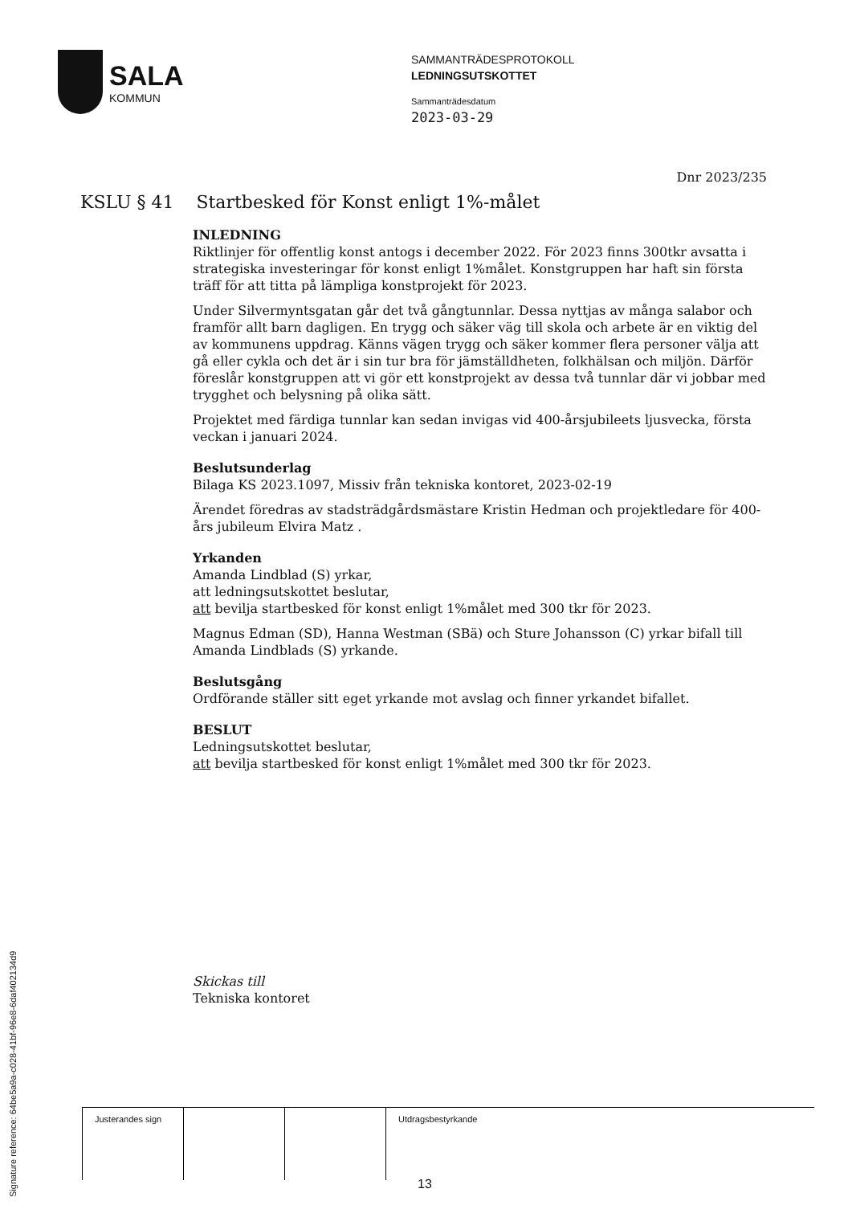SALA
KOMMUN
SAMMANTRÄDESPROTOKOLL
LEDNINGSUTSKOTTET
Sammanträdesdatum
2023-03-29
Dnr 2023/235
KSLU § 41 Startbesked för Konst enligt 1%-målet
INLEDNING
Riktlinjer för offentlig konst antogs i december 2022. För 2023 finns 300tkr avsatta i strategiska investeringar för konst enligt 1%målet. Konstgruppen har haft sin första träff för att titta på lämpliga konstprojekt för 2023.
Under Silvermyntsgatan går det två gångtunnlar. Dessa nyttjas av många salabor och framför allt barn dagligen. En trygg och säker väg till skola och arbete är en viktig del av kommunens uppdrag. Känns vägen trygg och säker kommer flera personer välja att gå eller cykla och det är i sin tur bra för jämställdheten, folkhälsan och miljön. Därför föreslår konstgruppen att vi gör ett konstprojekt av dessa två tunnlar där vi jobbar med trygghet och belysning på olika sätt.
Projektet med färdiga tunnlar kan sedan invigas vid 400-årsjubileets ljusvecka, första veckan i januari 2024.
Beslutsunderlag
Bilaga KS 2023.1097, Missiv från tekniska kontoret, 2023-02-19
Ärendet föredras av stadsträdgårdsmästare Kristin Hedman och projektledare för 400-års jubileum Elvira Matz .
Yrkanden
Amanda Lindblad (S) yrkar,
att ledningsutskottet beslutar,
att bevilja startbesked för konst enligt 1%målet med 300 tkr för 2023.
Magnus Edman (SD), Hanna Westman (SBä) och Sture Johansson (C) yrkar bifall till Amanda Lindblads (S) yrkande.
Beslutsgång
Ordförande ställer sitt eget yrkande mot avslag och finner yrkandet bifallet.
BESLUT
Ledningsutskottet beslutar,
att bevilja startbesked för konst enligt 1%målet med 300 tkr för 2023.
Skickas till
Tekniska kontoret
| Justerandes sign | | | Utdragsbestyrkande |
13
Signature reference: 64be5a9a-c028-41bf-96e8-6daf402134d9